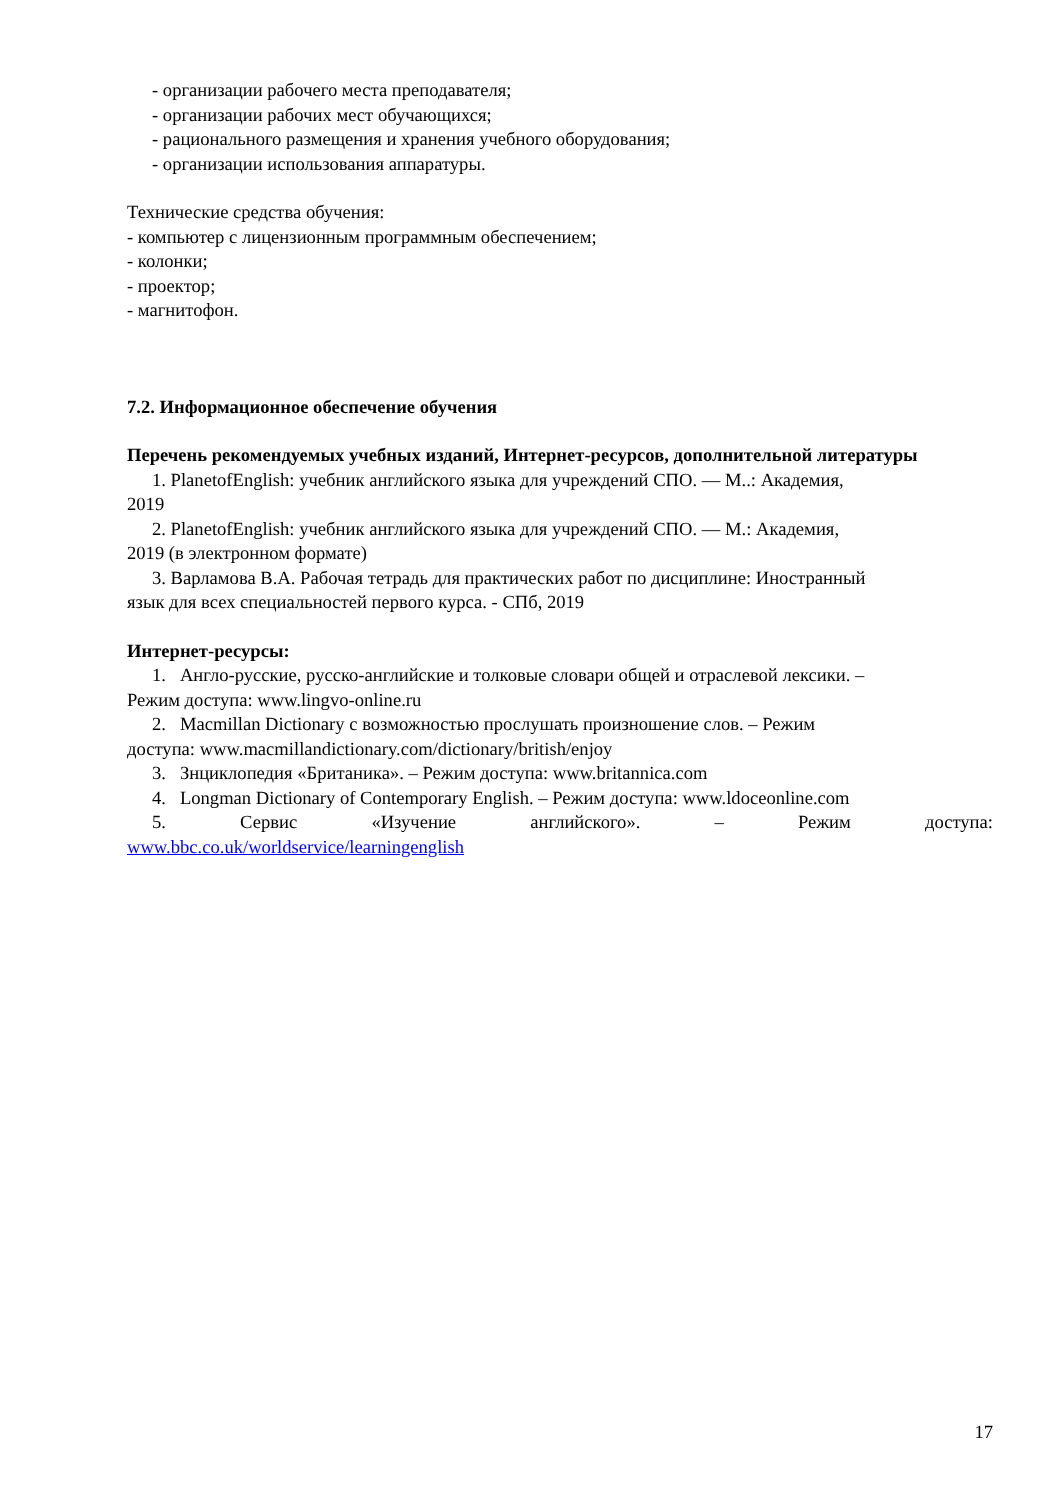- организации рабочего места преподавателя;
- организации рабочих мест обучающихся;
- рационального размещения и хранения учебного оборудования;
- организации использования аппаратуры.
Технические средства обучения:
- компьютер с лицензионным программным обеспечением;
- колонки;
- проектор;
- магнитофон.
7.2. Информационное обеспечение обучения
Перечень рекомендуемых учебных изданий, Интернет-ресурсов, дополнительной литературы
1. PlanetofEnglish: учебник английского языка для учреждений СПО. — М..: Академия,
2019
2. PlanetofEnglish: учебник английского языка для учреждений СПО. — М.: Академия,
2019 (в электронном формате)
3. Варламова В.А. Рабочая тетрадь для практических работ по дисциплине: Иностранный
язык для всех специальностей первого курса. - СПб, 2019
Интернет-ресурсы:
1. Англо-русские, русско-английские и толковые словари общей и отраслевой лексики. –
Режим доступа: www.lingvo-online.ru
2. Macmillan Dictionary с возможностью прослушать произношение слов. – Режим
доступа: www.macmillandictionary.com/dictionary/british/enjoy
3. Знциклопедия «Британика». – Режим доступа: www.britannica.com
4. Longman Dictionary of Contemporary English. – Режим доступа: www.ldoceonline.com
5. Сервис «Изучение английского». – Режим доступа:
www.bbc.co.uk/worldservice/learningenglish
17